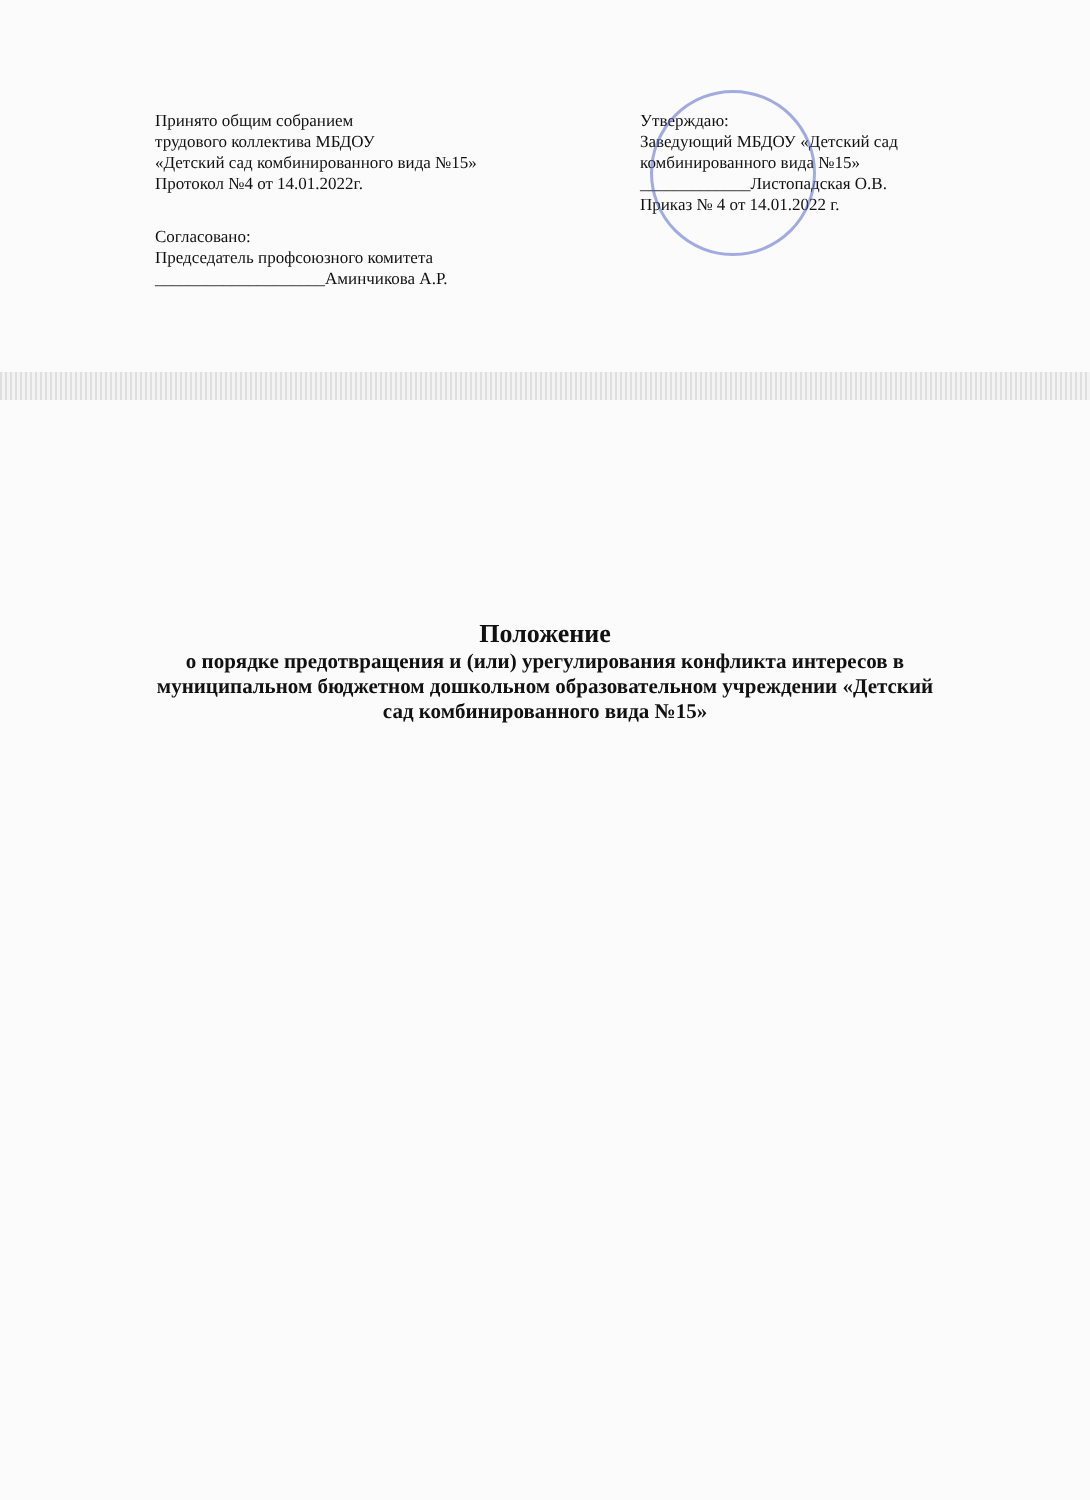Принято общим собранием
трудового коллектива МБДОУ
«Детский сад комбинированного вида №15»
Протокол №4 от 14.01.2022г.
Согласовано:
Председатель профсоюзного комитета
____________________Аминчикова А.Р.
Утверждаю:
Заведующий МБДОУ «Детский сад комбинированного вида №15»
_____________Листопадская О.В.
Приказ № 4 от 14.01.2022 г.
Положение
о порядке предотвращения и (или) урегулирования конфликта интересов в муниципальном бюджетном дошкольном образовательном учреждении «Детский сад комбинированного вида №15»